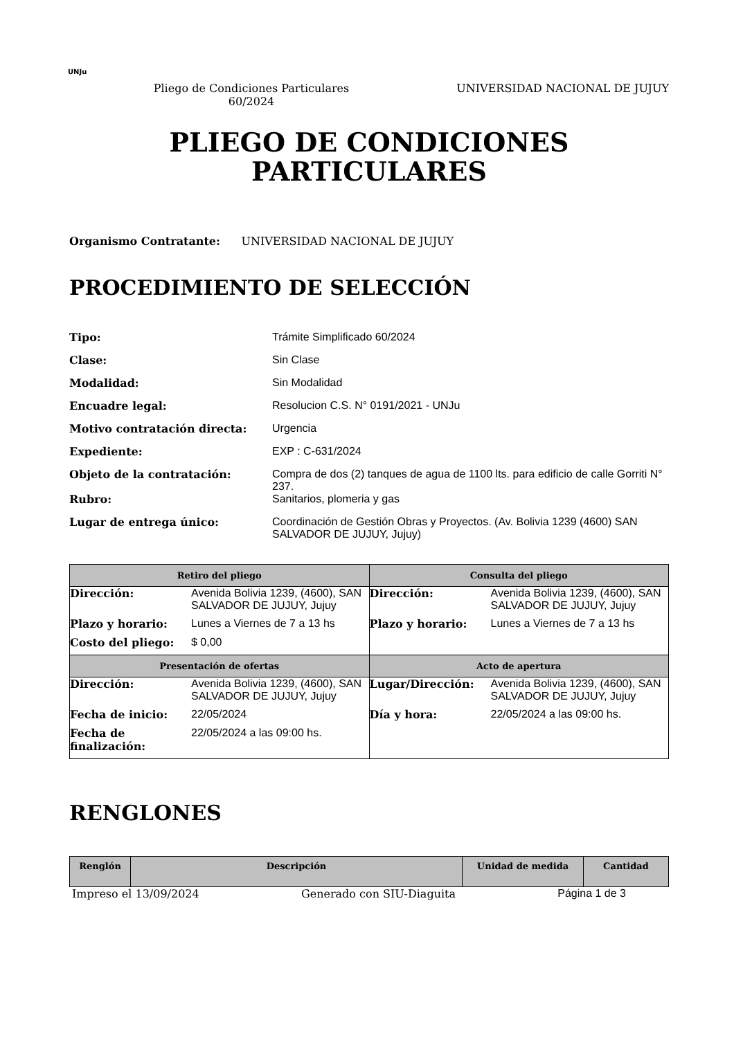UNJu
Pliego de Condiciones Particulares 60/2024
UNIVERSIDAD NACIONAL DE JUJUY
PLIEGO DE CONDICIONES
PARTICULARES
Organismo Contratante: UNIVERSIDAD NACIONAL DE JUJUY
PROCEDIMIENTO DE SELECCIÓN
| Tipo: | Trámite Simplificado 60/2024 |
| Clase: | Sin Clase |
| Modalidad: | Sin Modalidad |
| Encuadre legal: | Resolucion C.S. N° 0191/2021 - UNJu |
| Motivo contratación directa: | Urgencia |
| Expediente: | EXP : C-631/2024 |
| Objeto de la contratación: | Compra de dos (2) tanques de agua de 1100 lts. para edificio de calle Gorriti N° 237. |
| Rubro: | Sanitarios, plomeria y gas |
| Lugar de entrega único: | Coordinación de Gestión Obras y Proyectos. (Av. Bolivia 1239 (4600) SAN SALVADOR DE JUJUY, Jujuy) |
| Retiro del pliego | Consulta del pliego |
| --- | --- |
| / Dirección: / Avenida Bolivia 1239, (4600), SAN SALVADOR DE JUJUY, Jujuy / / Plazo y horario: / Lunes a Viernes de 7 a 13 hs / / Costo del pliego: / $ 0,00 / | / Dirección: / Avenida Bolivia 1239, (4600), SAN SALVADOR DE JUJUY, Jujuy / / Plazo y horario: / Lunes a Viernes de 7 a 13 hs / |
| Presentación de ofertas | Acto de apertura |
| / Dirección: / Avenida Bolivia 1239, (4600), SAN SALVADOR DE JUJUY, Jujuy / / Fecha de inicio: / 22/05/2024 / / Fecha de finalización: / 22/05/2024 a las 09:00 hs. / | / Lugar/Dirección: / Avenida Bolivia 1239, (4600), SAN SALVADOR DE JUJUY, Jujuy / / Día y hora: / 22/05/2024 a las 09:00 hs. / |
RENGLONES
| Renglón | Descripción | Unidad de medida | Cantidad |
| --- | --- | --- | --- |
Impreso el 13/09/2024 Generado con SIU-Diaguita Página 1 de 3